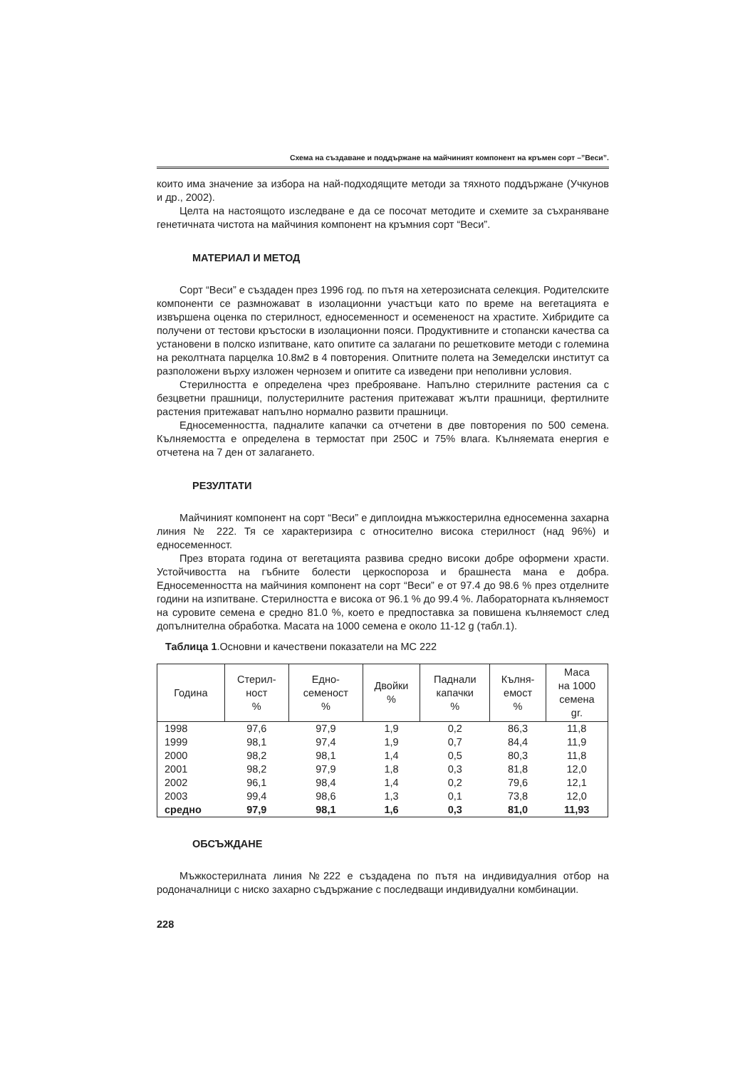Схема на създаване и поддържане на майчиният компонент на кръмен сорт –”Веси”.
които има значение за избора на най-подходящите методи за тяхното поддържане (Учкунов и др., 2002).
Целта на настоящото изследване е да се посочат методите и схемите за съхраняване генетичната чистота на майчиния компонент на кръмния сорт “Веси”.
МАТЕРИАЛ И МЕТОД
Сорт “Веси” е създаден през 1996 год. по пътя на хетерозисната селекция. Родителските компоненти се размножават в изолационни участъци като по време на вегетацията е извършена оценка по стерилност, едносеменност и осемененост на храстите. Хибридите са получени от тестови кръстоски в изолационни пояси. Продуктивните и стопански качества са установени в полско изпитване, като опитите са залагани по решетковите методи с големина на реколтната парцелка 10.8м2 в 4 повторения. Опитните полета на Земеделски институт са разположени върху изложен чернозем и опитите са изведени при неполивни условия.
Стерилността е определена чрез преброяване. Напълно стерилните растения са с безцветни прашници, полустерилните растения притежават жълти прашници, фертилните растения притежават напълно нормално развити прашници.
Едносеменността, падналите капачки са отчетени в две повторения по 500 семена. Кълняемостта е определена в термостат при 250С и 75% влага. Кълняемата енергия е отчетена на 7 ден от залагането.
РЕЗУЛТАТИ
Майчиният компонент на сорт “Веси” е диплоидна мъжкостерилна едносеменна захарна линия № 222. Тя се характеризира с относително висока стерилност (над 96%) и едносеменност.
През втората година от вегетацията развива средно високи добре оформени храсти. Устойчивостта на гъбните болести церкоспороза и брашнеста мана е добра. Едносеменността на майчиния компонент на сорт “Веси” е от 97.4 до 98.6 % през отделните години на изпитване. Стерилността е висока от 96.1 % до 99.4 %. Лабораторната кълняемост на суровите семена е средно 81.0 %, което е предпоставка за повишена кълняемост след допълнителна обработка. Масата на 1000 семена е около 11-12 g (табл.1).
Таблица 1.Основни и качествени показатели на МС 222
| Година | Стерил- ност % | Едно- семеност % | Двойки % | Паднали капачки % | Кълня- емост % | Маса на 1000 семена gr. |
| --- | --- | --- | --- | --- | --- | --- |
| 1998 | 97,6 | 97,9 | 1,9 | 0,2 | 86,3 | 11,8 |
| 1999 | 98,1 | 97,4 | 1,9 | 0,7 | 84,4 | 11,9 |
| 2000 | 98,2 | 98,1 | 1,4 | 0,5 | 80,3 | 11,8 |
| 2001 | 98,2 | 97,9 | 1,8 | 0,3 | 81,8 | 12,0 |
| 2002 | 96,1 | 98,4 | 1,4 | 0,2 | 79,6 | 12,1 |
| 2003 | 99,4 | 98,6 | 1,3 | 0,1 | 73,8 | 12,0 |
| средно | 97,9 | 98,1 | 1,6 | 0,3 | 81,0 | 11,93 |
ОБСЪЖДАНЕ
Мъжкостерилната линия №222 е създадена по пътя на индивидуалния отбор на родоначалници с ниско захарно съдържание с последващи индивидуални комбинации.
228